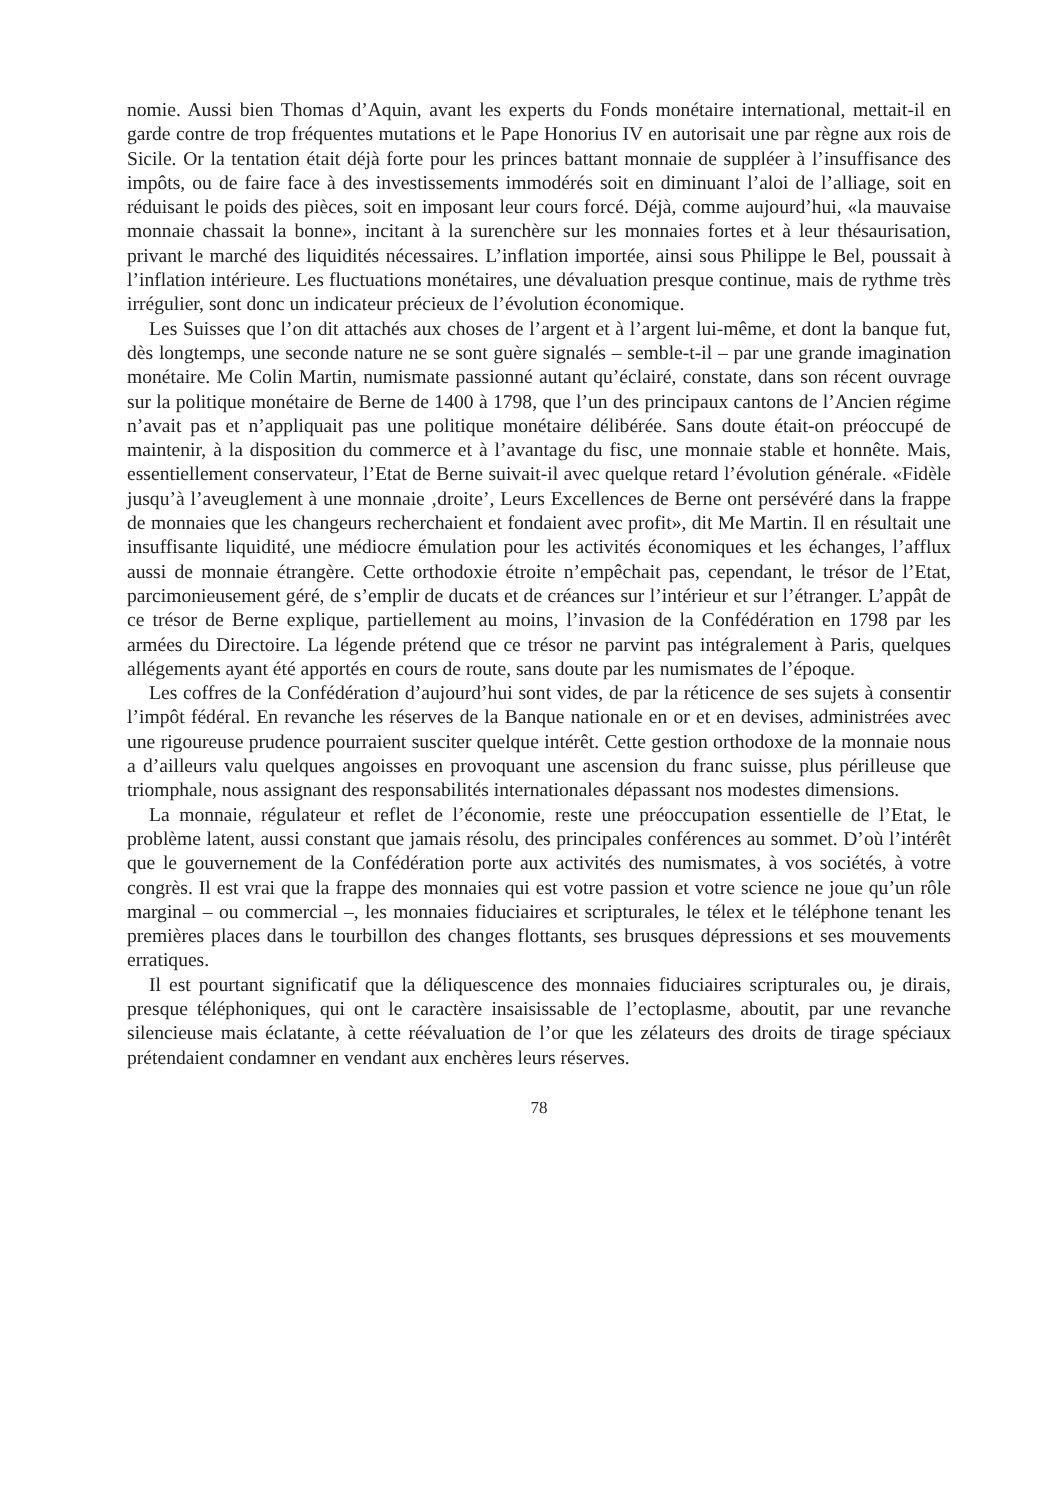nomie. Aussi bien Thomas d’Aquin, avant les experts du Fonds monétaire international, mettait-il en garde contre de trop fréquentes mutations et le Pape Honorius IV en autorisait une par règne aux rois de Sicile. Or la tentation était déjà forte pour les princes battant monnaie de suppléer à l’insuffisance des impôts, ou de faire face à des investissements immodérés soit en diminuant l’aloi de l’alliage, soit en réduisant le poids des pièces, soit en imposant leur cours forcé. Déjà, comme aujourd’hui, «la mauvaise monnaie chassait la bonne», incitant à la surenchère sur les monnaies fortes et à leur thésaurisation, privant le marché des liquidités nécessaires. L’inflation importée, ainsi sous Philippe le Bel, poussait à l’inflation intérieure. Les fluctuations monétaires, une dévaluation presque continue, mais de rythme très irrégulier, sont donc un indicateur précieux de l’évolution économique.
Les Suisses que l’on dit attachés aux choses de l’argent et à l’argent lui-même, et dont la banque fut, dès longtemps, une seconde nature ne se sont guère signalés – semble-t-il – par une grande imagination monétaire. Me Colin Martin, numismate passionné autant qu’éclairé, constate, dans son récent ouvrage sur la politique monétaire de Berne de 1400 à 1798, que l’un des principaux cantons de l’Ancien régime n’avait pas et n’appliquait pas une politique monétaire délibérée. Sans doute était-on préoccupé de maintenir, à la disposition du commerce et à l’avantage du fisc, une monnaie stable et honnête. Mais, essentiellement conservateur, l’Etat de Berne suivait-il avec quelque retard l’évolution générale. «Fidèle jusqu’à l’aveuglement à une monnaie ‚droite’, Leurs Excellences de Berne ont persévéré dans la frappe de monnaies que les changeurs recherchaient et fondaient avec profit», dit Me Martin. Il en résultait une insuffisante liquidité, une médiocre émulation pour les activités économiques et les échanges, l’afflux aussi de monnaie étrangère. Cette orthodoxie étroite n’empêchait pas, cependant, le trésor de l’Etat, parcimonieusement géré, de s’emplir de ducats et de créances sur l’intérieur et sur l’étranger. L’appât de ce trésor de Berne explique, partiellement au moins, l’invasion de la Confédération en 1798 par les armées du Directoire. La légende prétend que ce trésor ne parvint pas intégralement à Paris, quelques allégements ayant été apportés en cours de route, sans doute par les numismates de l’époque.
Les coffres de la Confédération d’aujourd’hui sont vides, de par la réticence de ses sujets à consentir l’impôt fédéral. En revanche les réserves de la Banque nationale en or et en devises, administrées avec une rigoureuse prudence pourraient susciter quelque intérêt. Cette gestion orthodoxe de la monnaie nous a d’ailleurs valu quelques angoisses en provoquant une ascension du franc suisse, plus périlleuse que triomphale, nous assignant des responsabilités internationales dépassant nos modestes dimensions.
La monnaie, régulateur et reflet de l’économie, reste une préoccupation essentielle de l’Etat, le problème latent, aussi constant que jamais résolu, des principales conférences au sommet. D’où l’intérêt que le gouvernement de la Confédération porte aux activités des numismates, à vos sociétés, à votre congrès. Il est vrai que la frappe des monnaies qui est votre passion et votre science ne joue qu’un rôle marginal – ou commercial –, les monnaies fiduciaires et scripturales, le télex et le téléphone tenant les premières places dans le tourbillon des changes flottants, ses brusques dépressions et ses mouvements erratiques.
Il est pourtant significatif que la déliquescence des monnaies fiduciaires scripturales ou, je dirais, presque téléphoniques, qui ont le caractère insaisissable de l’ectoplasme, aboutit, par une revanche silencieuse mais éclatante, à cette réévaluation de l’or que les zélateurs des droits de tirage spéciaux prétendaient condamner en vendant aux enchères leurs réserves.
78